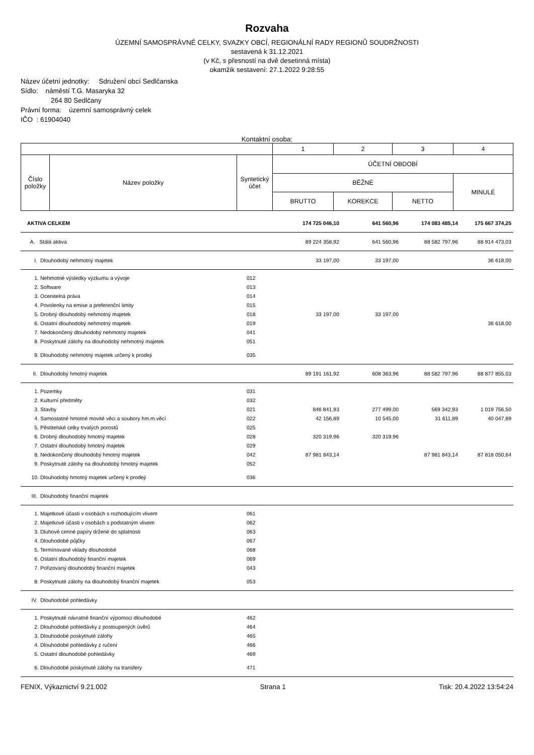Rozvaha
ÚZEMNÍ SAMOSPRÁVNÉ CELKY, SVAZKY OBCÍ, REGIONÁLNÍ RADY REGIONŮ SOUDRŽNOSTI
sestavená k 31.12.2021
(v Kč, s přesností na dvě desetinná místa)
okamžik sestavení: 27.1.2022 9:28:55
Název účetní jednotky: Sdružení obcí Sedlčanska
Sídlo: náměstí T.G. Masaryka 32
264 80 Sedlčany
Právní forma: územní samosprávný celek
IČO : 61904040
Kontaktní osoba:
| | | | 1 | 2 | 3 | 4 |
| Číslo položky | Název položky | Syntetický účet | ÚČETNÍ OBDOBÍ | | | |
| | | | BĚŽNÉ | | | MINULÉ |
| | | | BRUTTO | KOREKCE | NETTO | |
| AKTIVA CELKEM | | 174 725 046,10 | 641 560,96 | 174 083 485,14 | 175 667 374,25 |
| A. Stálá aktiva | | 89 224 358,92 | 641 560,96 | 88 582 797,96 | 88 914 473,03 |
| I. Dlouhodobý nehmotný majetek | | 33 197,00 | 33 197,00 | | 36 618,00 |
| 1. Nehmotné výsledky výzkumu a vývoje | 012 | | | | |
| 2. Software | 013 | | | | |
| 3. Ocenitelná práva | 014 | | | | |
| 4. Povolenky na emise a preferenční limity | 015 | | | | |
| 5. Drobný dlouhodobý nehmotný majetek | 018 | 33 197,00 | 33 197,00 | | |
| 6. Ostatní dlouhodobý nehmotný majetek | 019 | | | | 36 618,00 |
| 7. Nedokončený dlouhodobý nehmotný majetek | 041 | | | | |
| 8. Poskytnuté zálohy na dlouhodobý nehmotný majetek | 051 | | | | |
| 9. Dlouhodobý nehmotný majetek určený k prodeji | 035 | | | | |
| II. Dlouhodobý hmotný majetek | | 89 191 161,92 | 608 363,96 | 88 582 797,96 | 88 877 855,03 |
| 1. Pozemky | 031 | | | | |
| 2. Kulturní předměty | 032 | | | | |
| 3. Stavby | 021 | 846 841,93 | 277 499,00 | 569 342,93 | 1 019 756,50 |
| 4. Samostatné hmotné movité věci a soubory hm.m.věcí | 022 | 42 156,89 | 10 545,00 | 31 611,89 | 40 047,89 |
| 5. Pěstitelské celky trvalých porostů | 025 | | | | |
| 6. Drobný dlouhodobý hmotný majetek | 028 | 320 319,96 | 320 319,96 | | |
| 7. Ostatní dlouhodobý hmotný majetek | 029 | | | | |
| 8. Nedokončený dlouhodobý hmotný majetek | 042 | 87 981 843,14 | | 87 981 843,14 | 87 818 050,64 |
| 9. Poskytnuté zálohy na dlouhodobý hmotný majetek | 052 | | | | |
| 10. Dlouhodobý hmotný majetek určený k prodeji | 036 | | | | |
| III. Dlouhodobý finanční majetek | | | | | |
| 1. Majetkové účasti v osobách s rozhodujícím vlivem | 061 | | | | |
| 2. Majetkové účasti v osobách s podstatným vlivem | 062 | | | | |
| 3. Dluhové cenné papíry držené do splatnosti | 063 | | | | |
| 4. Dlouhodobé půjčky | 067 | | | | |
| 5. Termínované vklady dlouhodobé | 068 | | | | |
| 6. Ostatní dlouhodobý finanční majetek | 069 | | | | |
| 7. Pořizovaný dlouhodobý finanční majetek | 043 | | | | |
| 8. Poskytnuté zálohy na dlouhodobý finanční majetek | 053 | | | | |
| IV. Dlouhodobé pohledávky | | | | | |
| 1. Poskytnuté návratné finanční výpomoci dlouhodobé | 462 | | | | |
| 2. Dlouhodobé pohledávky z postoupených úvěrů | 464 | | | | |
| 3. Dlouhodobé poskytnuté zálohy | 465 | | | | |
| 4. Dlouhodobé pohledávky z ručení | 466 | | | | |
| 5. Ostatní dlouhodobé pohledávky | 469 | | | | |
| 6. Dlouhodobé poskytnuté zálohy na transfery | 471 | | | | |
FENIX, Výkaznictví 9.21.002 Strana 1 Tisk: 20.4.2022 13:54:24